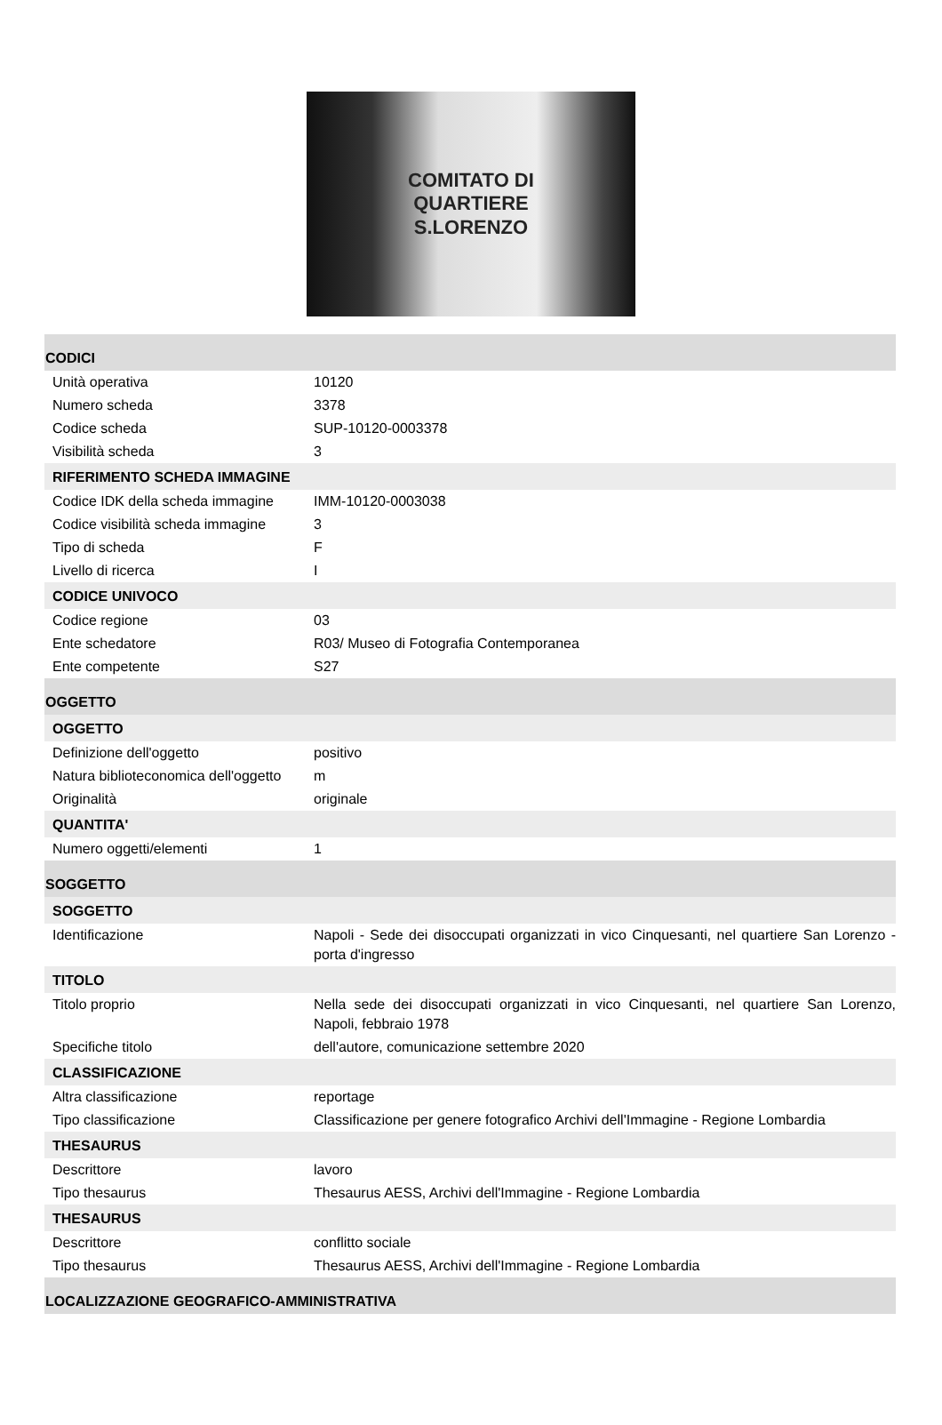COMITATO DI
QUARTIERE
S.LORENZO
| CODICI | |
| Unità operativa | 10120 |
| Numero scheda | 3378 |
| Codice scheda | SUP-10120-0003378 |
| Visibilità scheda | 3 |
| RIFERIMENTO SCHEDA IMMAGINE | |
| Codice IDK della scheda immagine | IMM-10120-0003038 |
| Codice visibilità scheda immagine | 3 |
| Tipo di scheda | F |
| Livello di ricerca | I |
| CODICE UNIVOCO | |
| Codice regione | 03 |
| Ente schedatore | R03/ Museo di Fotografia Contemporanea |
| Ente competente | S27 |
| OGGETTO | |
| OGGETTO | |
| Definizione dell'oggetto | positivo |
| Natura biblioteconomica dell'oggetto | m |
| Originalità | originale |
| QUANTITA' | |
| Numero oggetti/elementi | 1 |
| SOGGETTO | |
| SOGGETTO | |
| Identificazione | Napoli - Sede dei disoccupati organizzati in vico Cinquesanti, nel quartiere San Lorenzo - porta d'ingresso |
| TITOLO | |
| Titolo proprio | Nella sede dei disoccupati organizzati in vico Cinquesanti, nel quartiere San Lorenzo, Napoli, febbraio 1978 |
| Specifiche titolo | dell'autore, comunicazione settembre 2020 |
| CLASSIFICAZIONE | |
| Altra classificazione | reportage |
| Tipo classificazione | Classificazione per genere fotografico Archivi dell'Immagine - Regione Lombardia |
| THESAURUS | |
| Descrittore | lavoro |
| Tipo thesaurus | Thesaurus AESS, Archivi dell'Immagine - Regione Lombardia |
| THESAURUS | |
| Descrittore | conflitto sociale |
| Tipo thesaurus | Thesaurus AESS, Archivi dell'Immagine - Regione Lombardia |
| LOCALIZZAZIONE GEOGRAFICO-AMMINISTRATIVA | |